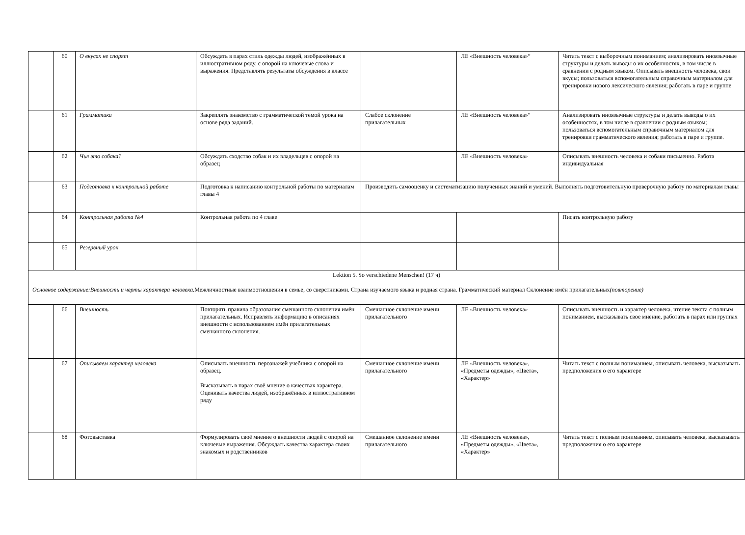| | 60 | О вкусах не спорят | Обсуждать в парах стиль одежды людей, изображённых в иллюстративном ряду, с опорой на ключевые слова и выражения. Представлять результаты обсуждения в классе | | ЛЕ «Внешность человека»“ | Читать текст с выборочным пониманием; анализировать иноязычные структуры и делать выводы о их особенностях, в том числе в сравнении с родным языком. Описывать внешность человека, свои вкусы; пользоваться вспомогательным справочным материалом для тренировки нового лексического явления; работать в паре и группе |
| | 61 | Грамматика | Закреплять знакомство с грамматической темой урока на основе ряда заданий. | Слабое склонение прилагательных | ЛЕ «Внешность человека»“ | Анализировать иноязычные структуры и делать выводы о их особенностях, в том числе в сравнении с родным языком; пользоваться вспомогательным справочным материалом для тренировки грамматического явления; работать в паре и группе. |
| | 62 | Чья это собака? | Обсуждать сходство собак и их владельцев с опорой на образец | | ЛЕ «Внешность человека» | Описывать внешность человека и собаки письменно. Работа индивидуальная |
| | 63 | Подготовка к контрольной работе | Подготовка к написанию контрольной работы по материалам главы 4 | Производить самооценку и систематизацию полученных знаний и умений. Выполнять подготовительную проверочную работу по материалам главы | | |
| | 64 | Контрольная работа №4 | Контрольная работа по 4 главе | | | Писать контрольную работу |
| | 65 | Резервный урок | | | | |
| Lektion 5. So verschiedene Menschen! (17 ч) Основное содержание:Внешность и черты характера человека. Межличностные взаимоотношения в семье, со сверстниками. Страна изучаемого языка и родная страна. Грамматический материал Склонение имён прилагательных (повторение) | | | | | | |
| | 66 | Внешность | Повторять правила образования смешанного склонения имён прилагательных. Исправлять информацию в описаниях внешности с использованием имён прилагательных смешанного склонения. | Смешанное склонение имени прилагательного | ЛЕ «Внешность человека» | Описывать внешность и характер человека, чтение текста с полным пониманием, высказывать свое мнение, работать в парах или группах |
| | 67 | Описываем характер человека | Описывать внешность персонажей учебника с опорой на образец. Высказывать в парах своё мнение о качествах характера. Оценивать качества людей, изображённых в иллюстративном ряду | Смешанное склонение имени прилагательного | ЛЕ «Внешность человека», «Предметы одежды», «Цвета», «Характер» | Читать текст с полным пониманием, описывать человека, высказывать предположения о его характере |
| | 68 | Фотовыставка | Формулировать своё мнение о внешности людей с опорой на ключевые выражения. Обсуждать качества характера своих знакомых и родственников | Смешанное склонение имени прилагательного | ЛЕ «Внешность человека», «Предметы одежды», «Цвета», «Характер» | Читать текст с полным пониманием, описывать человека, высказывать предположения о его характере |